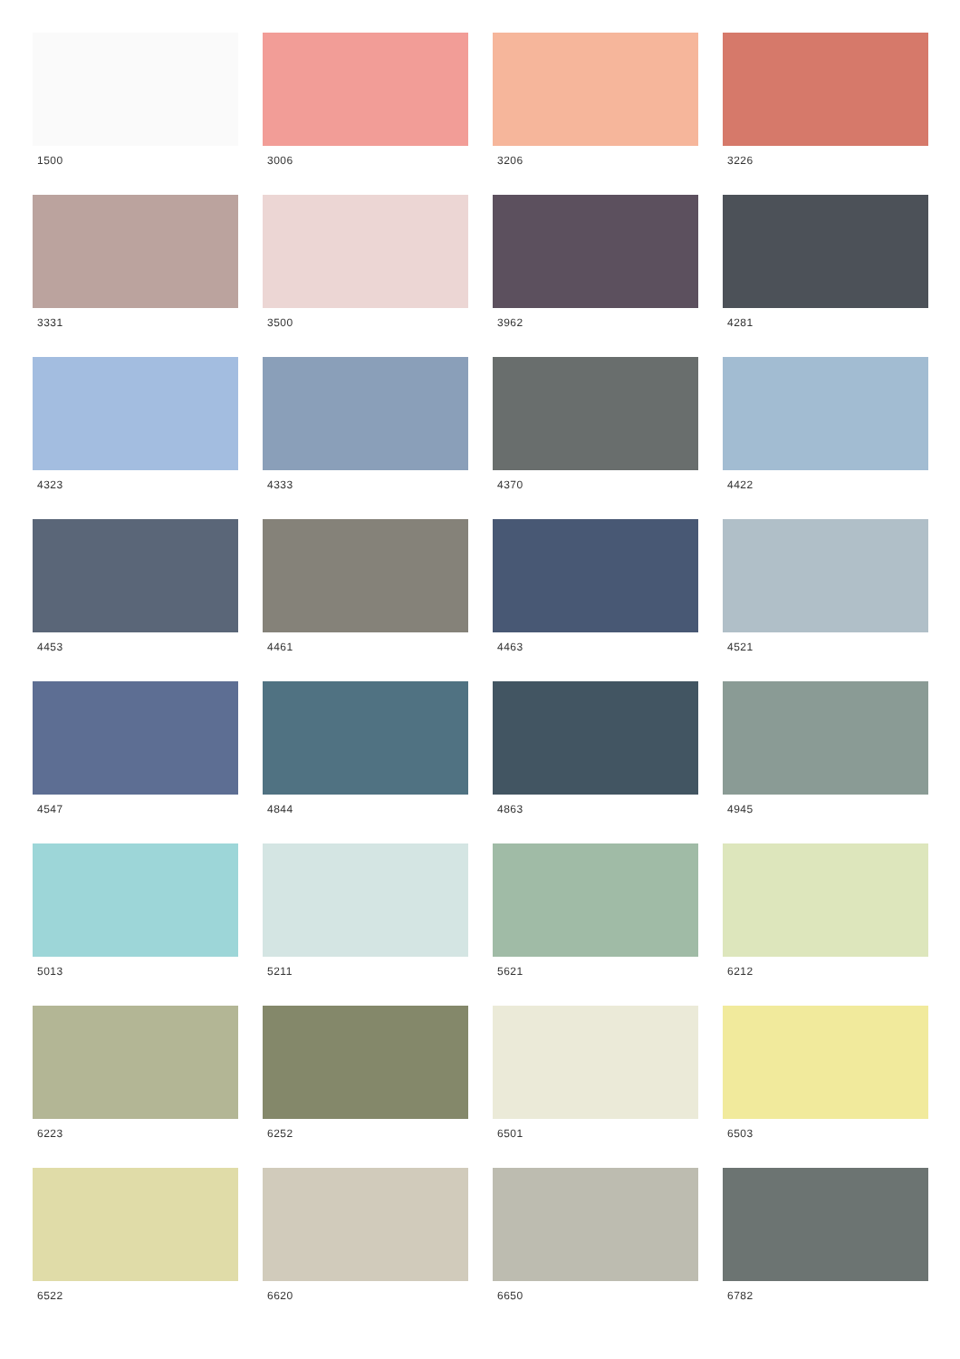1500
3006
3206
3226
3331
3500
3962
4281
4323
4333
4370
4422
4453
4461
4463
4521
4547
4844
4863
4945
5013
5211
5621
6212
6223
6252
6501
6503
6522
6620
6650
6782